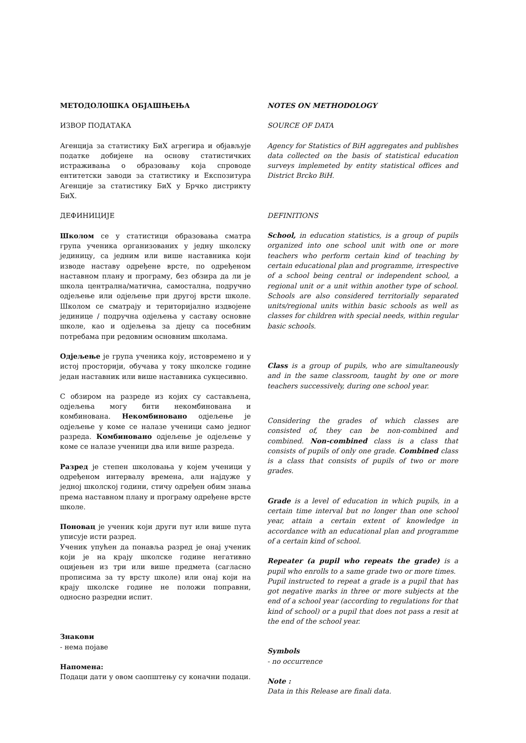МЕТОДОЛОШКА ОБЈАШЊЕЊА
ИЗВОР ПОДАТАКА
Агенција за статистику БиХ агрегира и објављује податке добијене на основу статистичких истраживања о образовању која спроводе ентитетски заводи за статистику и Експозитура Агенције за статистику БиХ у Брчко дистрикту БиХ.
ДЕФИНИЦИЈЕ
Школом се у статистици образовања сматра група ученика организованих у једну школску јединицу, са једним или више наставника који изводе наставу одређене врсте, по одређеном наставном плану и програму, без обзира да ли је школа централна/матична, самостална, подручно одјељење или одјељење при другој врсти школе. Школом се сматрају и територијално издвојене јединице / подручна одјељења у саставу основне школе, као и одјељења за дјецу са посебним потребама при редовним основним школама.
Одјељење је група ученика коју, истовремено и у истој просторији, обучава у току школске године један наставник или више наставника сукцесивно.
С обзиром на разреде из којих су састављена, одјељења могу бити некомбинована и комбинована. Некомбиновано одјељење је одјељење у коме се налазе ученици само једног разреда. Комбиновано одјељење је одјељење у коме се налазе ученици два или више разреда.
Разред је степен школовања у којем ученици у одређеном интервалу времена, али најдуже у једној школској години, стичу одређен обим знања према наставном плану и програму одређене врсте школе.
Поновац је ученик који други пут или више пута уписује исти разред.
Ученик упућен да понавља разред је онај ученик који је на крају школске године негативно оцијењен из три или више предмета (сагласно прописима за ту врсту школе) или онај који на крају школске године не положи поправни, односно разредни испит.
Знакови
- нема појаве
Напомена:
Подаци дати у овом саопштењу су коначни подаци.
NOTES ON METHODOLOGY
SOURCE OF DATA
Agency for Statistics of BiH aggregates and publishes data collected on the basis of statistical education surveys implemeted by entity statistical offices and District Brcko BiH.
DEFINITIONS
School, in education statistics, is a group of pupils organized into one school unit with one or more teachers who perform certain kind of teaching by certain educational plan and programme, irrespective of a school being central or independent school, a regional unit or a unit within another type of school. Schools are also considered territorially separated units/regional units within basic schools as well as classes for children with special needs, within regular basic schools.
Class is a group of pupils, who are simultaneously and in the same classroom, taught by one or more teachers successively, during one school year.
Considering the grades of which classes are consisted of, they can be non-combined and combined. Non-combined class is a class that consists of pupils of only one grade. Combined class is a class that consists of pupils of two or more grades.
Grade is a level of education in which pupils, in a certain time interval but no longer than one school year, attain a certain extent of knowledge in accordance with an educational plan and programme of a certain kind of school.
Repeater (a pupil who repeats the grade) is a pupil who enrolls to a same grade two or more times.
Pupil instructed to repeat a grade is a pupil that has got negative marks in three or more subjects at the end of a school year (according to regulations for that kind of school) or a pupil that does not pass a resit at the end of the school year.
Symbols
- no occurrence
Note :
Data in this Release are finali data.